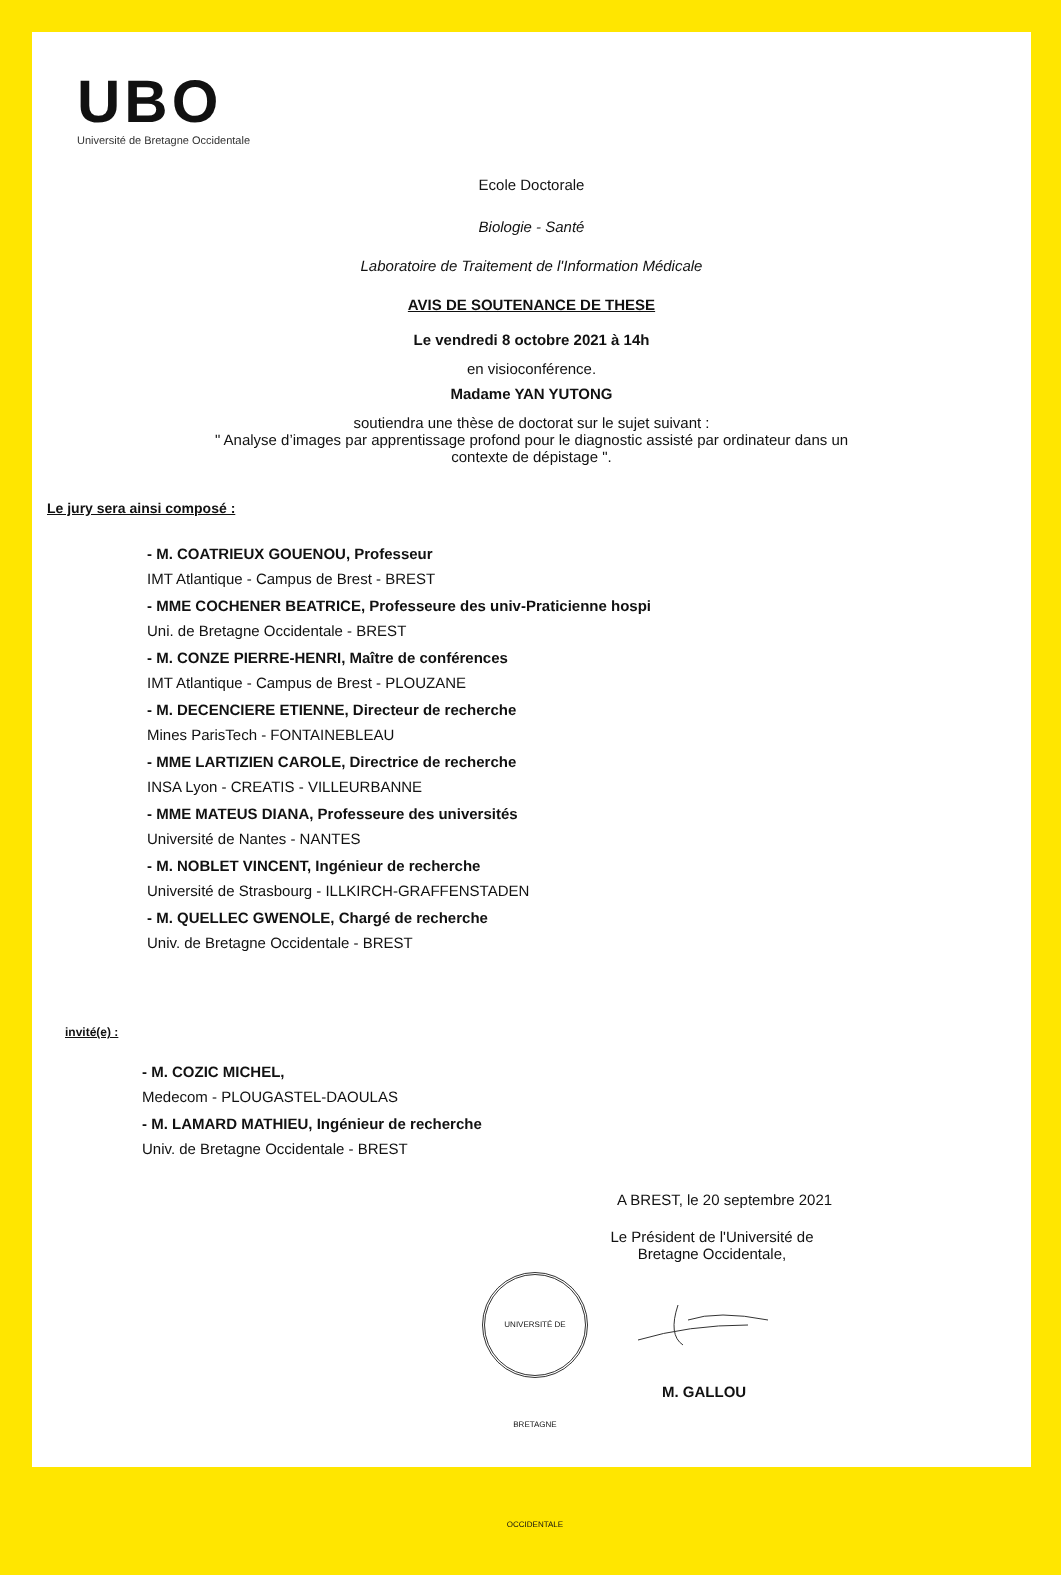UBO
Université de Bretagne Occidentale
Ecole Doctorale
Biologie - Santé
Laboratoire de Traitement de l'Information Médicale
AVIS DE SOUTENANCE DE THESE
Le vendredi 8 octobre 2021 à 14h
en visioconférence.
Madame YAN YUTONG
soutiendra une thèse de doctorat sur le sujet suivant :
" Analyse d’images par apprentissage profond pour le diagnostic assisté par ordinateur dans un
contexte de dépistage ".
Le jury sera ainsi composé :
- M. COATRIEUX GOUENOU, Professeur
IMT Atlantique - Campus de Brest - BREST
- MME COCHENER BEATRICE, Professeure des univ-Praticienne hospi
Uni. de Bretagne Occidentale - BREST
- M. CONZE PIERRE-HENRI, Maître de conférences
IMT Atlantique - Campus de Brest - PLOUZANE
- M. DECENCIERE ETIENNE, Directeur de recherche
Mines ParisTech - FONTAINEBLEAU
- MME LARTIZIEN CAROLE, Directrice de recherche
INSA Lyon - CREATIS - VILLEURBANNE
- MME MATEUS DIANA, Professeure des universités
Université de Nantes - NANTES
- M. NOBLET VINCENT, Ingénieur de recherche
Université de Strasbourg - ILLKIRCH-GRAFFENSTADEN
- M. QUELLEC GWENOLE, Chargé de recherche
Univ. de Bretagne Occidentale - BREST
invité(e) :
- M. COZIC MICHEL,
Medecom - PLOUGASTEL-DAOULAS
- M. LAMARD MATHIEU, Ingénieur de recherche
Univ. de Bretagne Occidentale - BREST
A BREST, le 20 septembre 2021
Le Président de l'Université de Bretagne Occidentale,
UNIVERSITÉ DE BRETAGNE OCCIDENTALE
M. GALLOU